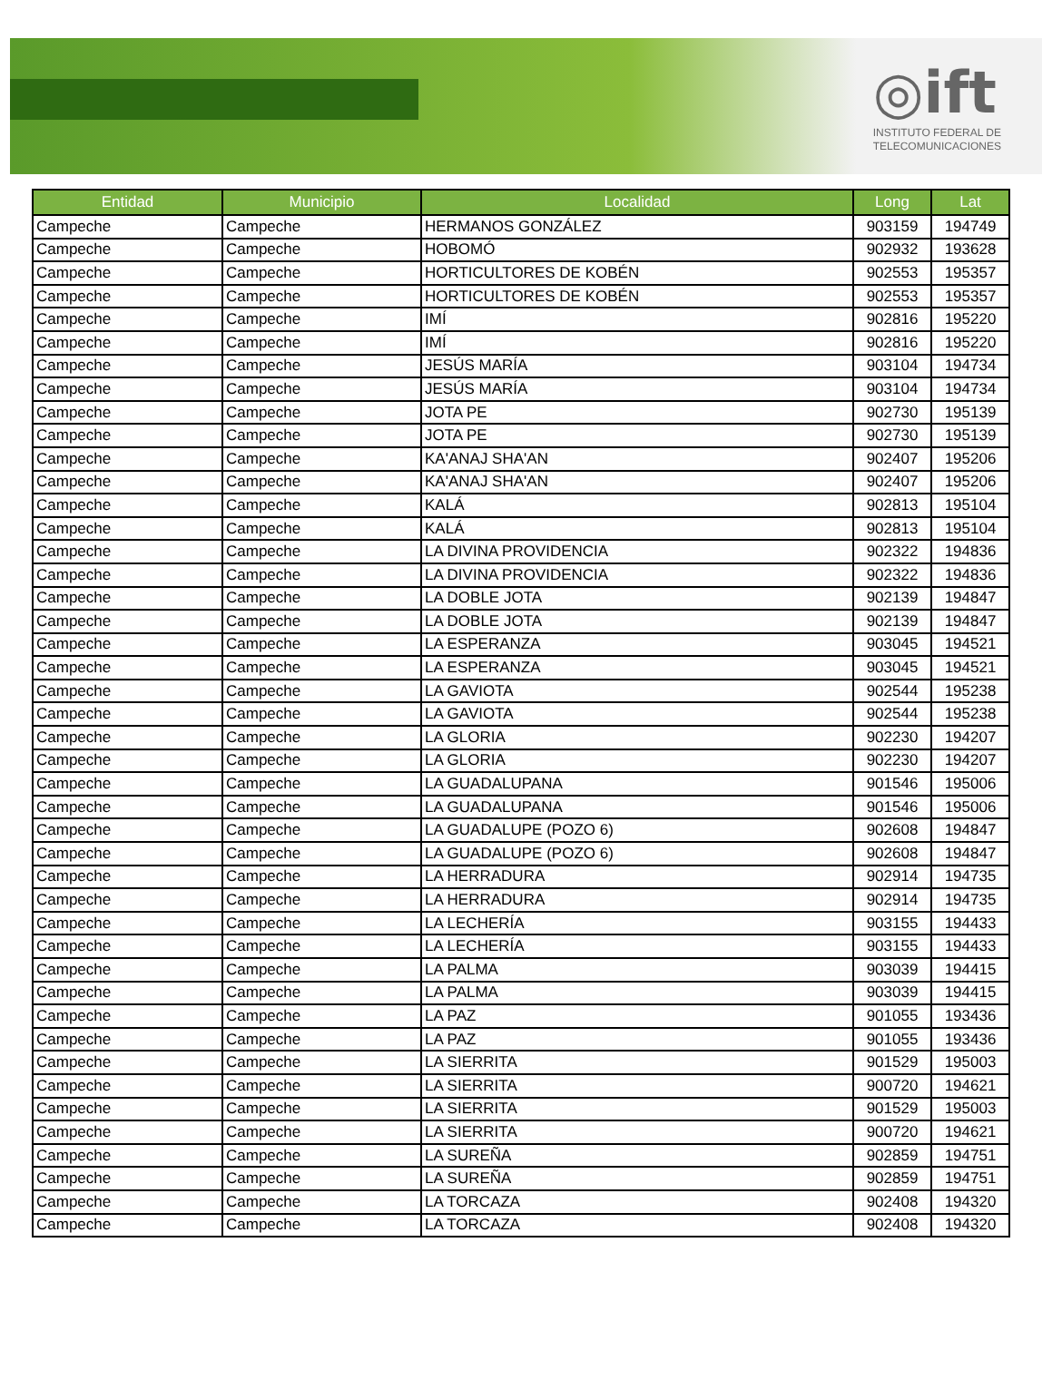◎ift
INSTITUTO FEDERAL DE
TELECOMUNICACIONES
| Entidad | Municipio | Localidad | Long | Lat |
| --- | --- | --- | --- | --- |
| Campeche | Campeche | HERMANOS GONZÁLEZ | 903159 | 194749 |
| Campeche | Campeche | HOBOMÓ | 902932 | 193628 |
| Campeche | Campeche | HORTICULTORES DE KOBÉN | 902553 | 195357 |
| Campeche | Campeche | HORTICULTORES DE KOBÉN | 902553 | 195357 |
| Campeche | Campeche | IMÍ | 902816 | 195220 |
| Campeche | Campeche | IMÍ | 902816 | 195220 |
| Campeche | Campeche | JESÚS MARÍA | 903104 | 194734 |
| Campeche | Campeche | JESÚS MARÍA | 903104 | 194734 |
| Campeche | Campeche | JOTA PE | 902730 | 195139 |
| Campeche | Campeche | JOTA PE | 902730 | 195139 |
| Campeche | Campeche | KA'ANAJ SHA'AN | 902407 | 195206 |
| Campeche | Campeche | KA'ANAJ SHA'AN | 902407 | 195206 |
| Campeche | Campeche | KALÁ | 902813 | 195104 |
| Campeche | Campeche | KALÁ | 902813 | 195104 |
| Campeche | Campeche | LA DIVINA PROVIDENCIA | 902322 | 194836 |
| Campeche | Campeche | LA DIVINA PROVIDENCIA | 902322 | 194836 |
| Campeche | Campeche | LA DOBLE JOTA | 902139 | 194847 |
| Campeche | Campeche | LA DOBLE JOTA | 902139 | 194847 |
| Campeche | Campeche | LA ESPERANZA | 903045 | 194521 |
| Campeche | Campeche | LA ESPERANZA | 903045 | 194521 |
| Campeche | Campeche | LA GAVIOTA | 902544 | 195238 |
| Campeche | Campeche | LA GAVIOTA | 902544 | 195238 |
| Campeche | Campeche | LA GLORIA | 902230 | 194207 |
| Campeche | Campeche | LA GLORIA | 902230 | 194207 |
| Campeche | Campeche | LA GUADALUPANA | 901546 | 195006 |
| Campeche | Campeche | LA GUADALUPANA | 901546 | 195006 |
| Campeche | Campeche | LA GUADALUPE (POZO 6) | 902608 | 194847 |
| Campeche | Campeche | LA GUADALUPE (POZO 6) | 902608 | 194847 |
| Campeche | Campeche | LA HERRADURA | 902914 | 194735 |
| Campeche | Campeche | LA HERRADURA | 902914 | 194735 |
| Campeche | Campeche | LA LECHERÍA | 903155 | 194433 |
| Campeche | Campeche | LA LECHERÍA | 903155 | 194433 |
| Campeche | Campeche | LA PALMA | 903039 | 194415 |
| Campeche | Campeche | LA PALMA | 903039 | 194415 |
| Campeche | Campeche | LA PAZ | 901055 | 193436 |
| Campeche | Campeche | LA PAZ | 901055 | 193436 |
| Campeche | Campeche | LA SIERRITA | 901529 | 195003 |
| Campeche | Campeche | LA SIERRITA | 900720 | 194621 |
| Campeche | Campeche | LA SIERRITA | 901529 | 195003 |
| Campeche | Campeche | LA SIERRITA | 900720 | 194621 |
| Campeche | Campeche | LA SUREÑA | 902859 | 194751 |
| Campeche | Campeche | LA SUREÑA | 902859 | 194751 |
| Campeche | Campeche | LA TORCAZA | 902408 | 194320 |
| Campeche | Campeche | LA TORCAZA | 902408 | 194320 |